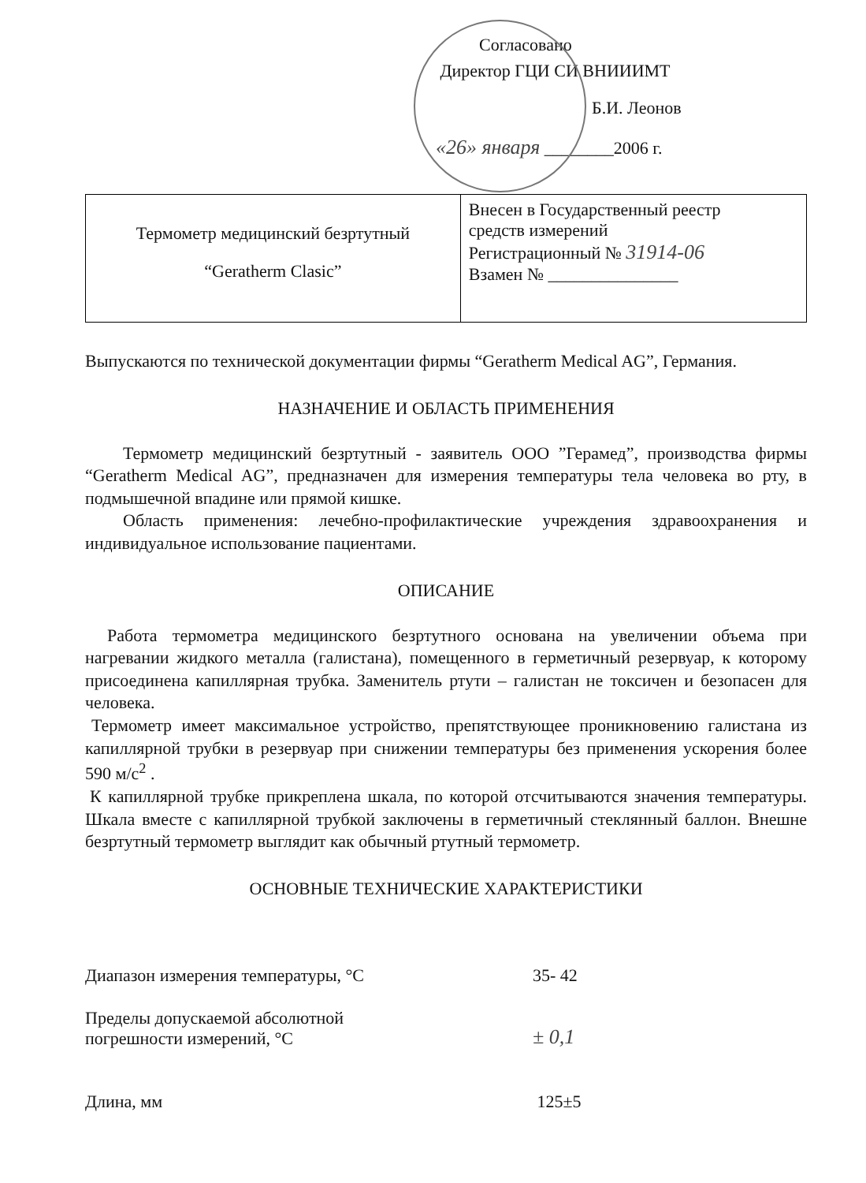Согласовано
Директор ГЦИ СИ ВНИИИМТ
Б.И. Леонов
«26» января ________2006 г.
| Термометр медицинский безртутный “Geratherm Clasic” | Внесен в Государственный реестр средств измерений Регистрационный № 31914-06 Взамен № _______________ |
Выпускаются по технической документации фирмы “Geratherm Medical AG”, Германия.
НАЗНАЧЕНИЕ И ОБЛАСТЬ ПРИМЕНЕНИЯ
Термометр медицинский безртутный - заявитель ООО ”Герамед”, производства фирмы “Geratherm Medical AG”, предназначен для измерения температуры тела человека во рту, в подмышечной впадине или прямой кишке.
Область применения: лечебно-профилактические учреждения здравоохранения и индивидуальное использование пациентами.
ОПИСАНИЕ
Работа термометра медицинского безртутного основана на увеличении объема при нагревании жидкого металла (галистана), помещенного в герметичный резервуар, к которому присоединена капиллярная трубка. Заменитель ртути – галистан не токсичен и безопасен для человека.
Термометр имеет максимальное устройство, препятствующее проникновению галистана из капиллярной трубки в резервуар при снижении температуры без применения ускорения более 590 м/с<sup>2</sup> .
К капиллярной трубке прикреплена шкала, по которой отсчитываются значения температуры. Шкала вместе с капиллярной трубкой заключены в герметичный стеклянный баллон. Внешне безртутный термометр выглядит как обычный ртутный термометр.
ОСНОВНЫЕ ТЕХНИЧЕСКИЕ ХАРАКТЕРИСТИКИ
| Диапазон измерения температуры, °С | 35- 42 |
| Пределы допускаемой абсолютной погрешности измерений, °С | ± 0,1 |
| Длина, мм | 125±5 |